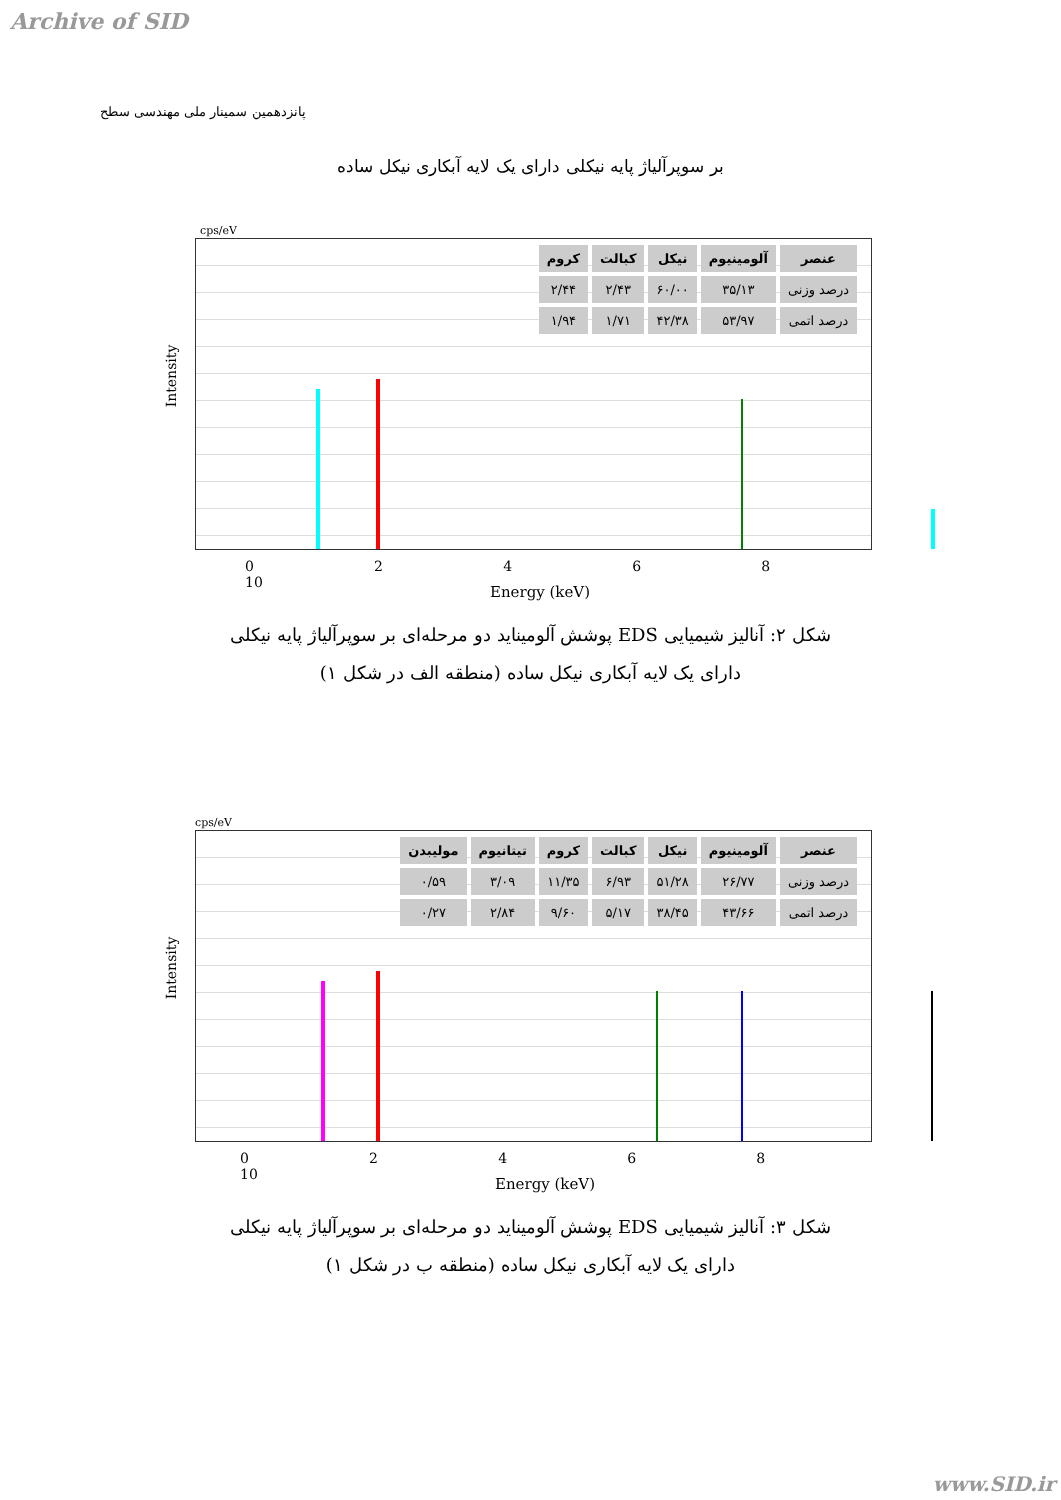Archive of SID
پانزدهمین سمینار ملی مهندسی سطح
بر سوپرآلیاژ پایه نیکلی دارای یک لایه آبکاری نیکل ساده
cps/eV
Intensity
| عنصر | آلومینیوم | نیکل | کبالت | کروم |
| --- | --- | --- | --- | --- |
| درصد وزنی | ۳۵/۱۳ | ۶۰/۰۰ | ۲/۴۳ | ۲/۴۴ |
| درصد اتمی | ۵۳/۹۷ | ۴۲/۳۸ | ۱/۷۱ | ۱/۹۴ |
0 2 4 6 8 10
Energy (keV)
شکل ۲: آنالیز شیمیایی EDS پوشش آلومیناید دو مرحله‌ای بر سوپرآلیاژ پایه نیکلی
دارای یک لایه آبکاری نیکل ساده (منطقه الف در شکل ۱)
cps/eV
Intensity
| عنصر | آلومینیوم | نیکل | کبالت | کروم | تیتانیوم | مولیبدن |
| --- | --- | --- | --- | --- | --- | --- |
| درصد وزنی | ۲۶/۷۷ | ۵۱/۲۸ | ۶/۹۳ | ۱۱/۳۵ | ۳/۰۹ | ۰/۵۹ |
| درصد اتمی | ۴۳/۶۶ | ۳۸/۴۵ | ۵/۱۷ | ۹/۶۰ | ۲/۸۴ | ۰/۲۷ |
0 2 4 6 8 10
Energy (keV)
شکل ۳: آنالیز شیمیایی EDS پوشش آلومیناید دو مرحله‌ای بر سوپرآلیاژ پایه نیکلی
دارای یک لایه آبکاری نیکل ساده (منطقه ب در شکل ۱)
www.SID.ir